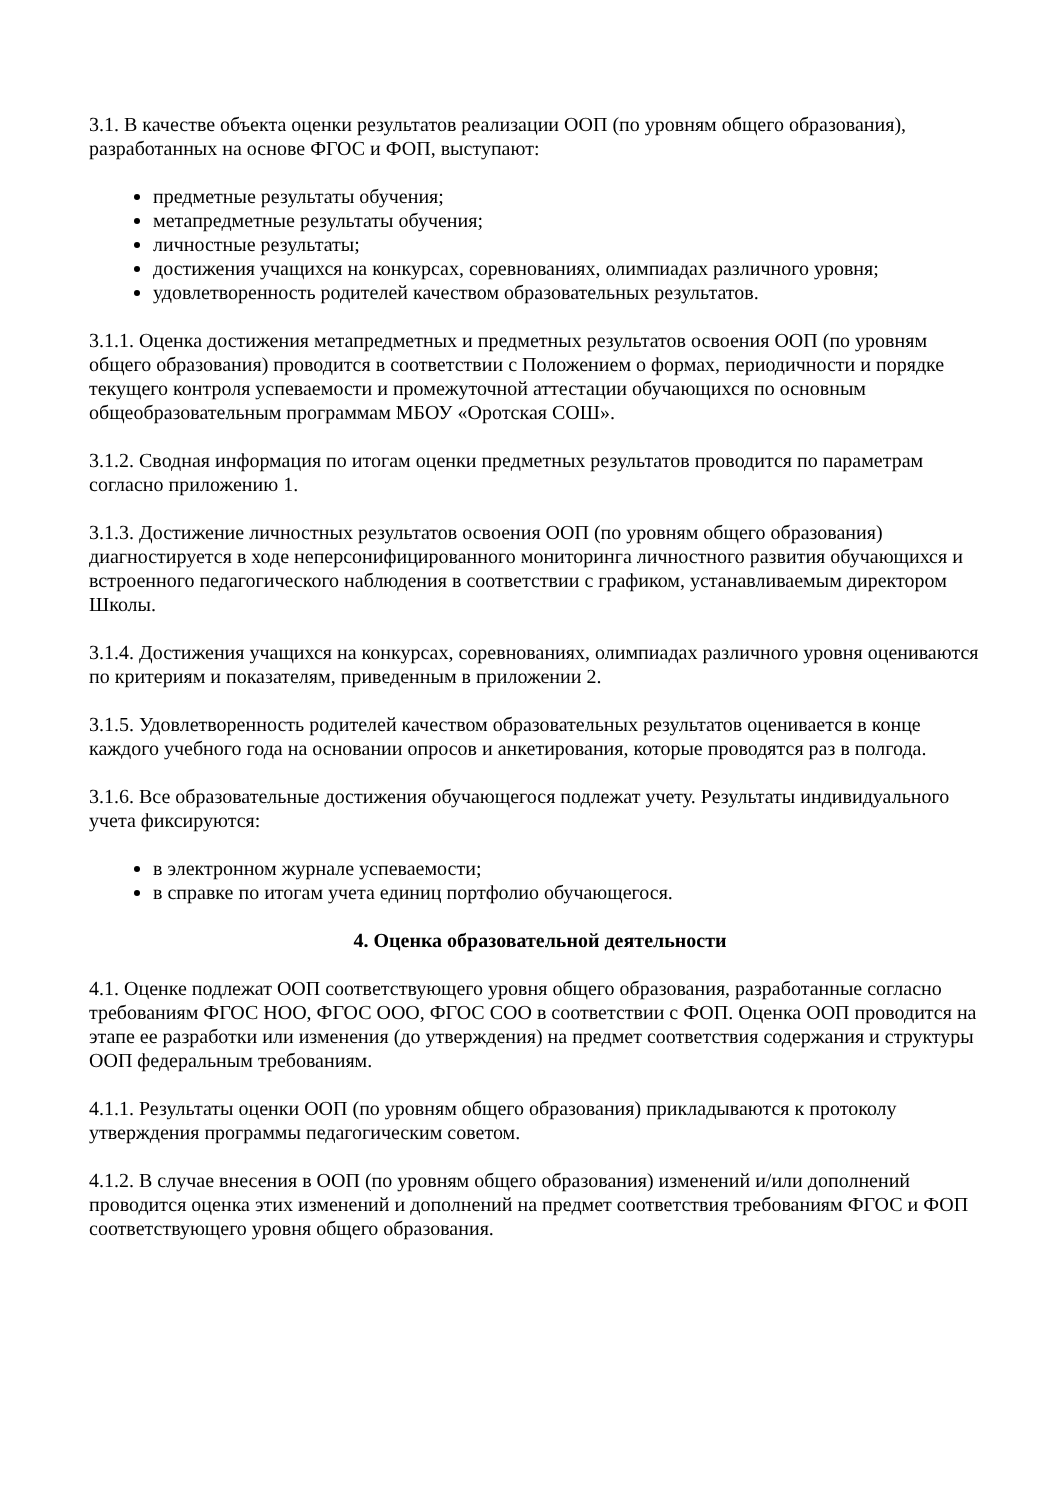3.1. В качестве объекта оценки результатов реализации ООП (по уровням общего образования), разработанных на основе ФГОС и ФОП, выступают:
предметные результаты обучения;
метапредметные результаты обучения;
личностные результаты;
достижения учащихся на конкурсах, соревнованиях, олимпиадах различного уровня;
удовлетворенность родителей качеством образовательных результатов.
3.1.1. Оценка достижения метапредметных и предметных результатов освоения ООП (по уровням общего образования) проводится в соответствии с Положением о формах, периодичности и порядке текущего контроля успеваемости и промежуточной аттестации обучающихся по основным общеобразовательным программам МБОУ «Оротская СОШ».
3.1.2. Сводная информация по итогам оценки предметных результатов проводится по параметрам согласно приложению 1.
3.1.3. Достижение личностных результатов освоения ООП (по уровням общего образования) диагностируется в ходе неперсонифицированного мониторинга личностного развития обучающихся и встроенного педагогического наблюдения в соответствии с графиком, устанавливаемым директором Школы.
3.1.4. Достижения учащихся на конкурсах, соревнованиях, олимпиадах различного уровня оцениваются по критериям и показателям, приведенным в приложении 2.
3.1.5. Удовлетворенность родителей качеством образовательных результатов оценивается в конце каждого учебного года на основании опросов и анкетирования, которые проводятся раз в полгода.
3.1.6. Все образовательные достижения обучающегося подлежат учету. Результаты индивидуального учета фиксируются:
в электронном журнале успеваемости;
в справке по итогам учета единиц портфолио обучающегося.
4. Оценка образовательной деятельности
4.1. Оценке подлежат ООП соответствующего уровня общего образования, разработанные согласно требованиям ФГОС НОО, ФГОС ООО, ФГОС СОО в соответствии с ФОП. Оценка ООП проводится на этапе ее разработки или изменения (до утверждения) на предмет соответствия содержания и структуры ООП федеральным требованиям.
4.1.1. Результаты оценки ООП (по уровням общего образования) прикладываются к протоколу утверждения программы педагогическим советом.
4.1.2. В случае внесения в ООП (по уровням общего образования) изменений и/или дополнений проводится оценка этих изменений и дополнений на предмет соответствия требованиям ФГОС и ФОП соответствующего уровня общего образования.